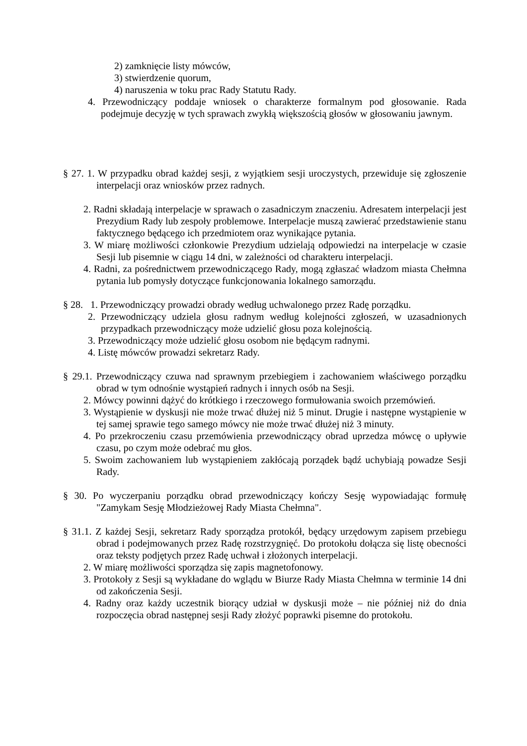2) zamknięcie listy mówców,
3) stwierdzenie quorum,
4) naruszenia w toku prac Rady Statutu Rady.
4. Przewodniczący poddaje wniosek o charakterze formalnym pod głosowanie. Rada podejmuje decyzję w tych sprawach zwykłą większością głosów w głosowaniu jawnym.
§ 27. 1. W przypadku obrad każdej sesji, z wyjątkiem sesji uroczystych, przewiduje się zgłoszenie interpelacji oraz wniosków przez radnych.
2. Radni składają interpelacje w sprawach o zasadniczym znaczeniu. Adresatem interpelacji jest Prezydium Rady lub zespoły problemowe. Interpelacje muszą zawierać przedstawienie stanu faktycznego będącego ich przedmiotem oraz wynikające pytania.
3. W miarę możliwości członkowie Prezydium udzielają odpowiedzi na interpelacje w czasie Sesji lub pisemnie w ciągu 14 dni, w zależności od charakteru interpelacji.
4. Radni, za pośrednictwem przewodniczącego Rady, mogą zgłaszać władzom miasta Chełmna pytania lub pomysły dotyczące funkcjonowania lokalnego samorządu.
§ 28. 1. Przewodniczący prowadzi obrady według uchwalonego przez Radę porządku.
2. Przewodniczący udziela głosu radnym według kolejności zgłoszeń, w uzasadnionych przypadkach przewodniczący może udzielić głosu poza kolejnością.
3. Przewodniczący może udzielić głosu osobom nie będącym radnymi.
4. Listę mówców prowadzi sekretarz Rady.
§ 29.1. Przewodniczący czuwa nad sprawnym przebiegiem i zachowaniem właściwego porządku obrad w tym odnośnie wystąpień radnych i innych osób na Sesji.
2. Mówcy powinni dążyć do krótkiego i rzeczowego formułowania swoich przemówień.
3. Wystąpienie w dyskusji nie może trwać dłużej niż 5 minut. Drugie i następne wystąpienie w tej samej sprawie tego samego mówcy nie może trwać dłużej niż 3 minuty.
4. Po przekroczeniu czasu przemówienia przewodniczący obrad uprzedza mówcę o upływie czasu, po czym może odebrać mu głos.
5. Swoim zachowaniem lub wystąpieniem zakłócają porządek bądź uchybiają powadze Sesji Rady.
§ 30. Po wyczerpaniu porządku obrad przewodniczący kończy Sesję wypowiadając formułę "Zamykam Sesję Młodzieżowej Rady Miasta Chełmna".
§ 31.1. Z każdej Sesji, sekretarz Rady sporządza protokół, będący urzędowym zapisem przebiegu obrad i podejmowanych przez Radę rozstrzygnięć. Do protokołu dołącza się listę obecności oraz teksty podjętych przez Radę uchwał i złożonych interpelacji.
2. W miarę możliwości sporządza się zapis magnetofonowy.
3. Protokoły z Sesji są wykładane do wglądu w Biurze Rady Miasta Chełmna w terminie 14 dni od zakończenia Sesji.
4. Radny oraz każdy uczestnik biorący udział w dyskusji może – nie później niż do dnia rozpoczęcia obrad następnej sesji Rady złożyć poprawki pisemne do protokołu.